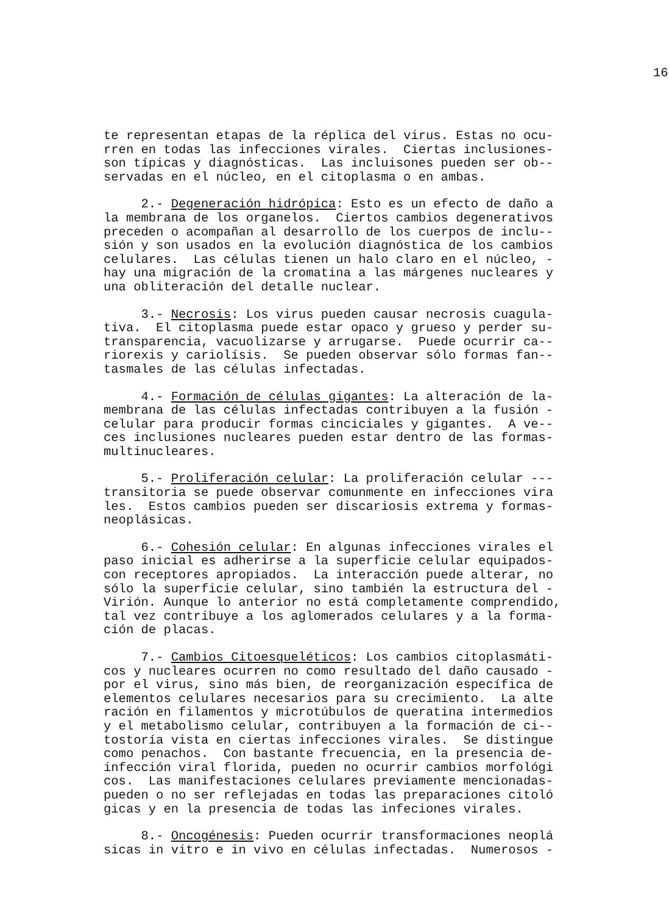16
te representan etapas de la réplica del virus. Estas no ocu- rren en todas las infecciones virales. Ciertas inclusiones- son típicas y diagnósticas. Las incluisones pueden ser ob-- servadas en el núcleo, en el citoplasma o en ambas.
2.- Degeneración hidrópica: Esto es un efecto de daño a la membrana de los organelos. Ciertos cambios degenerativos preceden o acompañan al desarrollo de los cuerpos de inclu-- sión y son usados en la evolución diagnóstica de los cambios celulares. Las células tienen un halo claro en el núcleo, - hay una migración de la cromatina a las márgenes nucleares y una obliteración del detalle nuclear.
3.- Necrosis: Los virus pueden causar necrosis cuagula- tiva. El citoplasma puede estar opaco y grueso y perder su- transparencia, vacuolizarse y arrugarse. Puede ocurrir ca-- riorexis y cariolísis. Se pueden observar sólo formas fan-- tasmales de las células infectadas.
4.- Formación de células gigantes: La alteración de la- membrana de las células infectadas contribuyen a la fusión - celular para producir formas cinciciales y gigantes. A ve-- ces inclusiones nucleares pueden estar dentro de las formas- multinucleares.
5.- Proliferación celular: La proliferación celular --- transitoria se puede observar comunmente en infecciones vira les. Estos cambios pueden ser discariosis extrema y formas- neoplásicas.
6.- Cohesión celular: En algunas infecciones virales el paso inicial es adherirse a la superficie celular equipados- con receptores apropiados. La interacción puede alterar, no sólo la superficie celular, sino también la estructura del - Virión. Aunque lo anterior no está completamente comprendido, tal vez contribuye a los aglomerados celulares y a la forma- ción de placas.
7.- Cambios Citoesqueléticos: Los cambios citoplasmáti- cos y nucleares ocurren no como resultado del daño causado - por el virus, sino más bien, de reorganización específica de elementos celulares necesarios para su crecimiento. La alte ración en filamentos y microtúbulos de queratina intermedios y el metabolismo celular, contribuyen a la formación de ci-- tostoría vista en ciertas infecciones virales. Se distingue como penachos. Con bastante frecuencia, en la presencia de- infección viral florida, pueden no ocurrir cambios morfológi cos. Las manifestaciones celulares previamente mencionadas- pueden o no ser reflejadas en todas las preparaciones citoló gicas y en la presencia de todas las infeciones virales.
8.- Oncogénesis: Pueden ocurrir transformaciones neoplá sicas in vitro e in vivo en células infectadas. Numerosos -